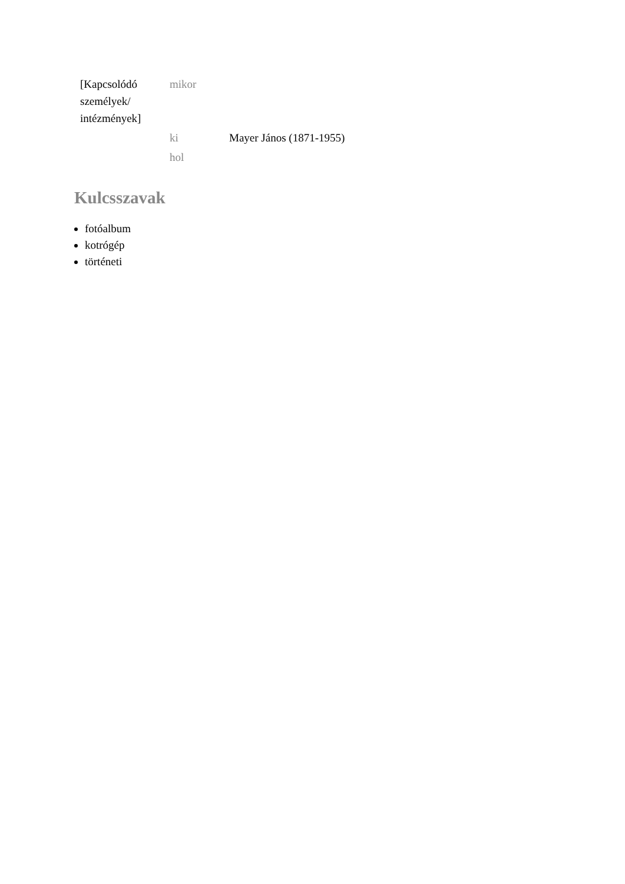| [Kapcsolódó személyek/ intézmények] | mikor | |
| | ki | Mayer János (1871-1955) |
| | hol | |
Kulcsszavak
fotóalbum
kotrógép
történeti